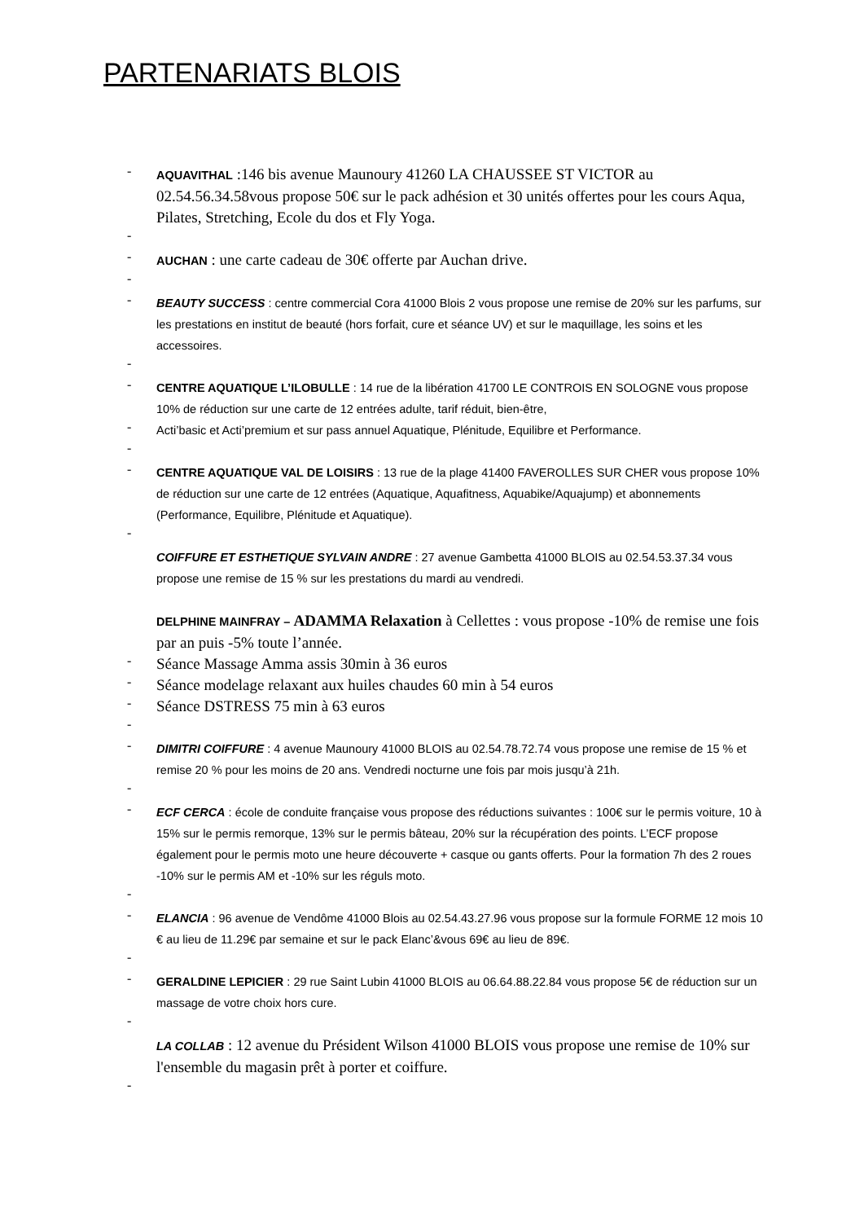PARTENARIATS BLOIS
-
AQUAVITHAL :146 bis avenue Maunoury 41260 LA CHAUSSEE ST VICTOR au 02.54.56.34.58vous propose 50€ sur le pack adhésion et 30 unités offertes pour les cours Aqua, Pilates, Stretching, Ecole du dos et Fly Yoga.
-
-
AUCHAN : une carte cadeau de 30€ offerte par Auchan drive.
-
-
BEAUTY SUCCESS : centre commercial Cora 41000 Blois 2 vous propose une remise de 20% sur les parfums, sur les prestations en institut de beauté (hors forfait, cure et séance UV) et sur le maquillage, les soins et les accessoires.
-
-
CENTRE AQUATIQUE L’ILOBULLE : 14 rue de la libération 41700 LE CONTROIS EN SOLOGNE vous propose 10% de réduction sur une carte de 12 entrées adulte, tarif réduit, bien-être,
-
Acti’basic et Acti’premium et sur pass annuel Aquatique, Plénitude, Equilibre et Performance.
-
-
CENTRE AQUATIQUE VAL DE LOISIRS : 13 rue de la plage 41400 FAVEROLLES SUR CHER vous propose 10% de réduction sur une carte de 12 entrées (Aquatique, Aquafitness, Aquabike/Aquajump) et abonnements (Performance, Equilibre, Plénitude et Aquatique).
-
COIFFURE ET ESTHETIQUE SYLVAIN ANDRE : 27 avenue Gambetta 41000 BLOIS au 02.54.53.37.34 vous propose une remise de 15 % sur les prestations du mardi au vendredi.
DELPHINE MAINFRAY – ADAMMA Relaxation à Cellettes : vous propose -10% de remise une fois par an puis -5% toute l’année.
-
Séance Massage Amma assis 30min à 36 euros
-
Séance modelage relaxant aux huiles chaudes 60 min à 54 euros
-
Séance DSTRESS 75 min à 63 euros
-
-
DIMITRI COIFFURE : 4 avenue Maunoury 41000 BLOIS au 02.54.78.72.74 vous propose une remise de 15 % et remise 20 % pour les moins de 20 ans. Vendredi nocturne une fois par mois jusqu’à 21h.
-
-
ECF CERCA : école de conduite française vous propose des réductions suivantes : 100€ sur le permis voiture, 10 à 15% sur le permis remorque, 13% sur le permis bâteau, 20% sur la récupération des points. L’ECF propose également pour le permis moto une heure découverte + casque ou gants offerts. Pour la formation 7h des 2 roues -10% sur le permis AM et -10% sur les réguls moto.
-
-
ELANCIA : 96 avenue de Vendôme 41000 Blois au 02.54.43.27.96 vous propose sur la formule FORME 12 mois 10 € au lieu de 11.29€ par semaine et sur le pack Elanc’&vous 69€ au lieu de 89€.
-
-
GERALDINE LEPICIER : 29 rue Saint Lubin 41000 BLOIS au 06.64.88.22.84 vous propose 5€ de réduction sur un massage de votre choix hors cure.
-
LA COLLAB : 12 avenue du Président Wilson 41000 BLOIS vous propose une remise de 10% sur l'ensemble du magasin prêt à porter et coiffure.
-